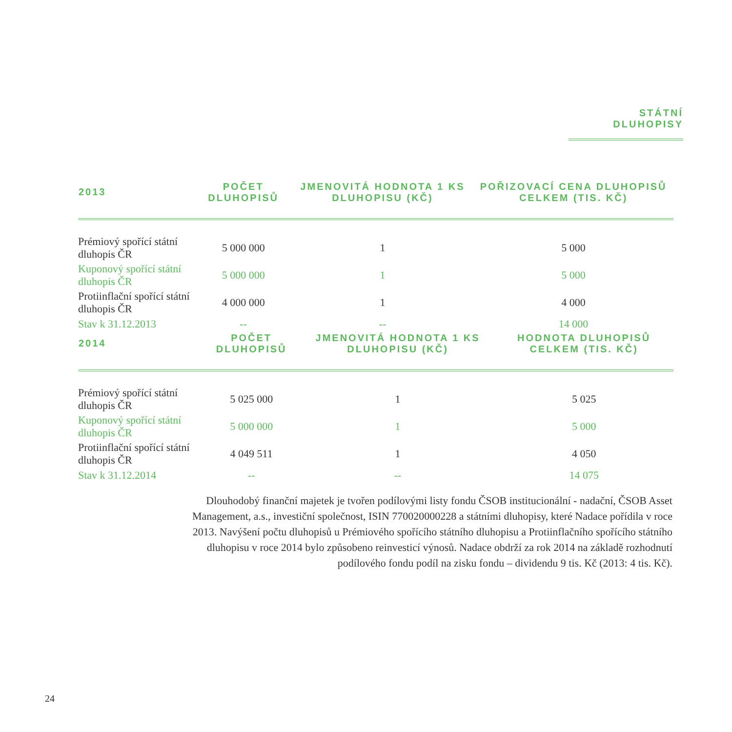STÁTNÍ DLUHOPISY
| 2013 | POČET DLUHOPISŮ | JMENOVITÁ HODNOTA 1 KS DLUHOPISU (KČ) | POŘIZOVACÍ CENA DLUHOPISŮ CELKEM (TIS. KČ) |
| --- | --- | --- | --- |
| Prémiový spořící státní dluhopis ČR | 5 000 000 | 1 | 5 000 |
| Kuponový spořící státní dluhopis ČR | 5 000 000 | 1 | 5 000 |
| Protiinflační spořící státní dluhopis ČR | 4 000 000 | 1 | 4 000 |
| Stav k 31.12.2013 | -- | -- | 14 000 |
| 2014 | POČET DLUHOPISŮ | JMENOVITÁ HODNOTA 1 KS DLUHOPISU (KČ) | HODNOTA DLUHOPISŮ CELKEM (TIS. KČ) |
| --- | --- | --- | --- |
| Prémiový spořící státní dluhopis ČR | 5 025 000 | 1 | 5 025 |
| Kuponový spořící státní dluhopis ČR | 5 000 000 | 1 | 5 000 |
| Protiinflační spořící státní dluhopis ČR | 4 049 511 | 1 | 4 050 |
| Stav k 31.12.2014 | -- | -- | 14 075 |
Dlouhodobý finanční majetek je tvořen podílovými listy fondu ČSOB institucionální - nadační, ČSOB Asset Management, a.s., investiční společnost, ISIN 770020000228 a státními dluhopisy, které Nadace pořídila v roce 2013. Navýšení počtu dluhopisů u Prémiového spořícího státního dluhopisu a Protiinflačního spořícího státního dluhopisu v roce 2014 bylo způsobeno reinvesticí výnosů. Nadace obdrží za rok 2014 na základě rozhodnutí podílového fondu podíl na zisku fondu – dividendu 9 tis. Kč (2013: 4 tis. Kč).
24